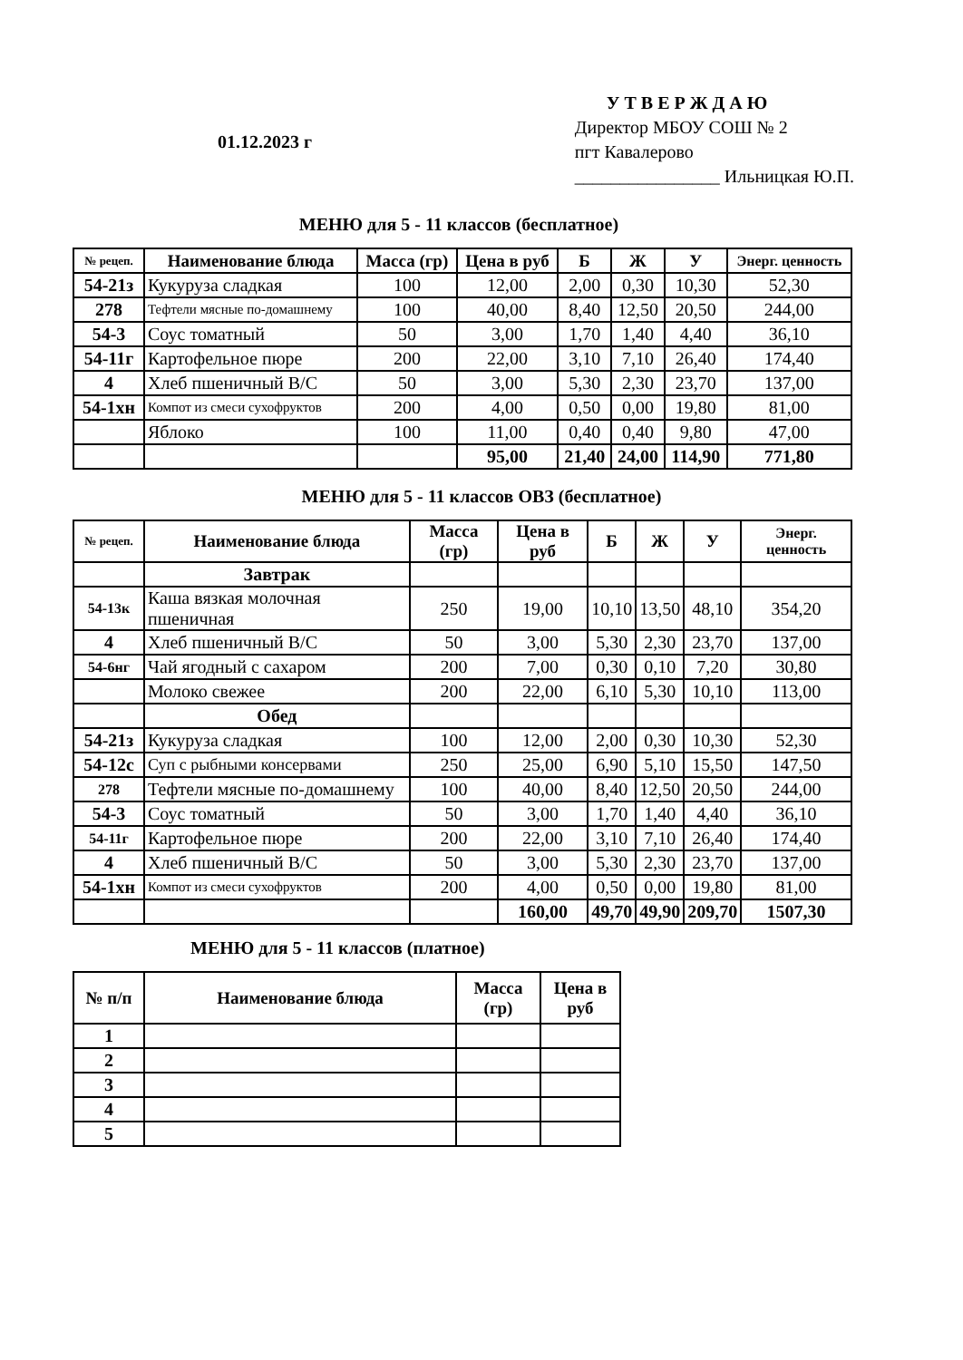01.12.2023 г
У Т В Е Р Ж Д А Ю
Директор МБОУ СОШ № 2
пгт Кавалерово
________________ Ильницкая Ю.П.
МЕНЮ для 5 - 11 классов (бесплатное)
| № рецеп. | Наименование блюда | Масса (гр) | Цена в руб | Б | Ж | У | Энерг. ценность |
| --- | --- | --- | --- | --- | --- | --- | --- |
| 54-21з | Кукуруза сладкая | 100 | 12,00 | 2,00 | 0,30 | 10,30 | 52,30 |
| 278 | Тефтели мясные по-домашнему | 100 | 40,00 | 8,40 | 12,50 | 20,50 | 244,00 |
| 54-3 | Соус томатный | 50 | 3,00 | 1,70 | 1,40 | 4,40 | 36,10 |
| 54-11г | Картофельное пюре | 200 | 22,00 | 3,10 | 7,10 | 26,40 | 174,40 |
| 4 | Хлеб пшеничный В/С | 50 | 3,00 | 5,30 | 2,30 | 23,70 | 137,00 |
| 54-1хн | Компот из смеси сухофруктов | 200 | 4,00 | 0,50 | 0,00 | 19,80 | 81,00 |
| | Яблоко | 100 | 11,00 | 0,40 | 0,40 | 9,80 | 47,00 |
| | | | 95,00 | 21,40 | 24,00 | 114,90 | 771,80 |
МЕНЮ для 5 - 11 классов ОВЗ (бесплатное)
| № рецеп. | Наименование блюда | Масса (гр) | Цена в руб | Б | Ж | У | Энерг. ценность |
| --- | --- | --- | --- | --- | --- | --- | --- |
| | Завтрак | | | | | | |
| 54-13к | Каша вязкая молочная пшеничная | 250 | 19,00 | 10,10 | 13,50 | 48,10 | 354,20 |
| 4 | Хлеб пшеничный В/С | 50 | 3,00 | 5,30 | 2,30 | 23,70 | 137,00 |
| 54-6нг | Чай ягодный с сахаром | 200 | 7,00 | 0,30 | 0,10 | 7,20 | 30,80 |
| | Молоко свежее | 200 | 22,00 | 6,10 | 5,30 | 10,10 | 113,00 |
| | Обед | | | | | | |
| 54-21з | Кукуруза сладкая | 100 | 12,00 | 2,00 | 0,30 | 10,30 | 52,30 |
| 54-12с | Суп с рыбными консервами | 250 | 25,00 | 6,90 | 5,10 | 15,50 | 147,50 |
| 278 | Тефтели мясные по-домашнему | 100 | 40,00 | 8,40 | 12,50 | 20,50 | 244,00 |
| 54-3 | Соус томатный | 50 | 3,00 | 1,70 | 1,40 | 4,40 | 36,10 |
| 54-11г | Картофельное пюре | 200 | 22,00 | 3,10 | 7,10 | 26,40 | 174,40 |
| 4 | Хлеб пшеничный В/С | 50 | 3,00 | 5,30 | 2,30 | 23,70 | 137,00 |
| 54-1хн | Компот из смеси сухофруктов | 200 | 4,00 | 0,50 | 0,00 | 19,80 | 81,00 |
| | | | 160,00 | 49,70 | 49,90 | 209,70 | 1507,30 |
МЕНЮ для 5 - 11 классов (платное)
| № п/п | Наименование блюда | Масса (гр) | Цена в руб |
| --- | --- | --- | --- |
| 1 | | | |
| 2 | | | |
| 3 | | | |
| 4 | | | |
| 5 | | | |